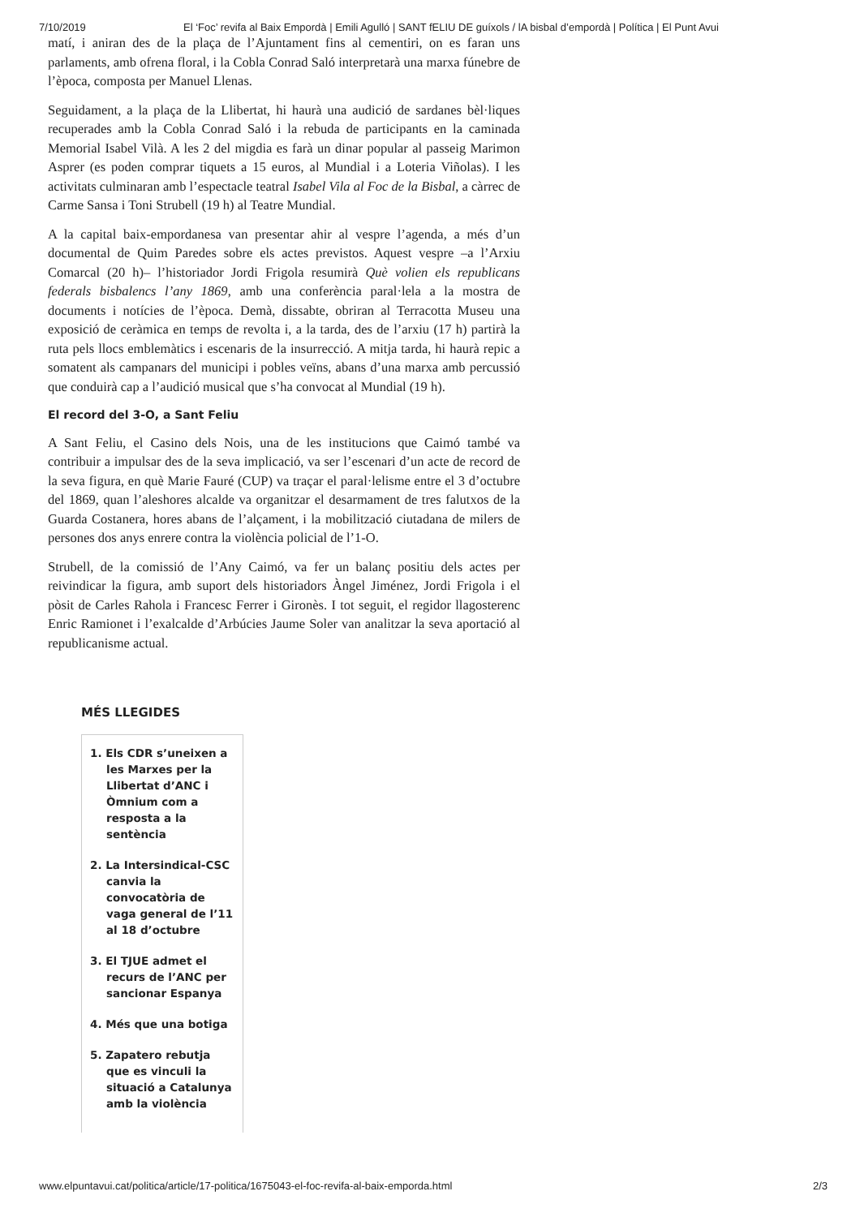7/10/2019 El ‘Foc’ revifa al Baix Empordà | Emili Agulló | SANT fELIU DE guíxols / lA bisbal d’empordà | Política | El Punt Avui
matí, i aniran des de la plaça de l’Ajuntament fins al cementiri, on es faran uns parlaments, amb ofrena floral, i la Cobla Conrad Saló interpretarà una marxa fúnebre de l’època, composta per Manuel Llenas.
Seguidament, a la plaça de la Llibertat, hi haurà una audició de sardanes bèl·liques recuperades amb la Cobla Conrad Saló i la rebuda de participants en la caminada Memorial Isabel Vilà. A les 2 del migdia es farà un dinar popular al passeig Marimon Asprer (es poden comprar tiquets a 15 euros, al Mundial i a Loteria Viñolas). I les activitats culminaran amb l’espectacle teatral Isabel Vila al Foc de la Bisbal, a càrrec de Carme Sansa i Toni Strubell (19 h) al Teatre Mundial.
A la capital baix-empordanesa van presentar ahir al vespre l’agenda, a més d’un documental de Quim Paredes sobre els actes previstos. Aquest vespre –a l’Arxiu Comarcal (20 h)– l’historiador Jordi Frigola resumirà Què volien els republicans federals bisbalencs l’any 1869, amb una conferència paral·lela a la mostra de documents i notícies de l’època. Demà, dissabte, obriran al Terracotta Museu una exposició de ceràmica en temps de revolta i, a la tarda, des de l’arxiu (17 h) partirà la ruta pels llocs emblemàtics i escenaris de la insurrecció. A mitja tarda, hi haurà repic a somatent als campanars del municipi i pobles veïns, abans d’una marxa amb percussió que conduirà cap a l’audició musical que s’ha convocat al Mundial (19 h).
El record del 3-O, a Sant Feliu
A Sant Feliu, el Casino dels Nois, una de les institucions que Caimó també va contribuir a impulsar des de la seva implicació, va ser l’escenari d’un acte de record de la seva figura, en què Marie Fauré (CUP) va traçar el paral·lelisme entre el 3 d’octubre del 1869, quan l’aleshores alcalde va organitzar el desarmament de tres falutxos de la Guarda Costanera, hores abans de l’alçament, i la mobilització ciutadana de milers de persones dos anys enrere contra la violència policial de l’1-O.
Strubell, de la comissió de l’Any Caimó, va fer un balanç positiu dels actes per reivindicar la figura, amb suport dels historiadors Àngel Jiménez, Jordi Frigola i el pòsit de Carles Rahola i Francesc Ferrer i Gironès. I tot seguit, el regidor llagosterenc Enric Ramionet i l’exalcalde d’Arbúcies Jaume Soler van analitzar la seva aportació al republicanisme actual.
MÉS LLEGIDES
1. Els CDR s’uneixen a les Marxes per la Llibertat d’ANC i Òmnium com a resposta a la sentència
2. La Intersindical-CSC canvia la convocatòria de vaga general de l’11 al 18 d’octubre
3. El TJUE admet el recurs de l’ANC per sancionar Espanya
4. Més que una botiga
5. Zapatero rebutja que es vinculi la situació a Catalunya amb la violència
www.elpuntavui.cat/politica/article/17-politica/1675043-el-foc-revifa-al-baix-emporda.html 2/3